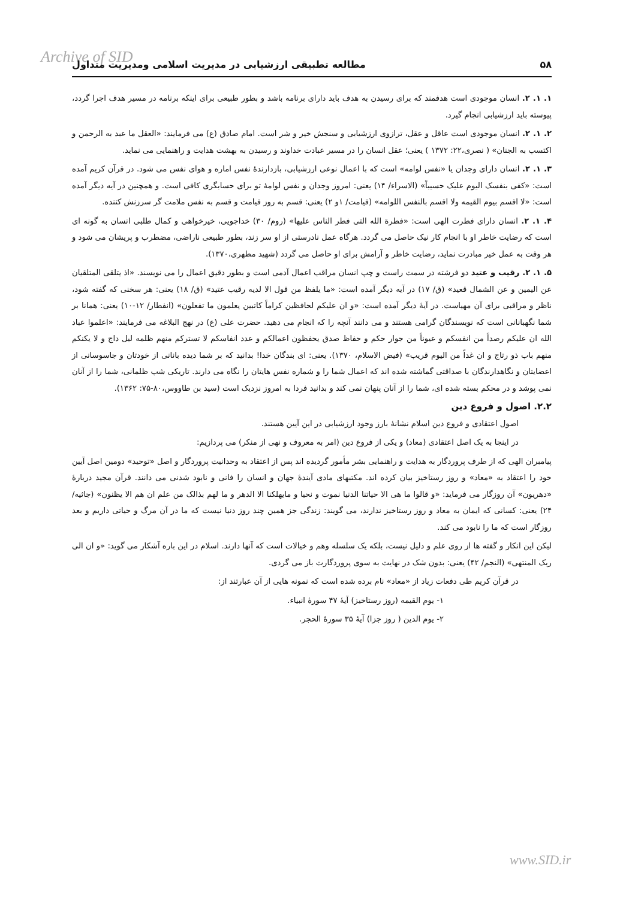Archive of SID ۵۸ مطالعه تطبیقی ارزشیابی در مدیریت اسلامی ومدیریت متداول
۱. ۱. ۲. انسان موجودی است هدفمند که برای رسیدن به هدف باید دارای برنامه باشد و بطور طبیعی برای اینکه برنامه در مسیر هدف اجرا گردد، پیوسته باید ارزشیابی انجام گیرد.
۲. ۱. ۲. انسان موجودی است عاقل و عقل، ترازوی ارزشیابی و سنجش خیر و شر است. امام صادق (ع) می فرمایند: «العقل ما عبد به الرحمن و اکتسب به الجنان» ( نصری،۲۲: ۱۳۷۲ ) یعنی؛ عقل انسان را در مسیر عبادت خداوند و رسیدن به بهشت هدایت و راهنمایی می نماید.
۳. ۱. ۲. انسان دارای وجدان یا «نفس لوامه» است که با اعمال نوعی ارزشیابی، بازدارندهٔ نفس اماره و هوای نفس می شود. در قرآن کریم آمده است: «کفی بنفسک الیوم علیک حسیباً» (الاسراء/ ۱۴) یعنی: امروز وجدان و نفس لوامهٔ تو برای حسابگری کافی است. و همچنین در آیه دیگر آمده است: «لا اقسم بیوم القیمه ولا اقسم بالنفس اللوامه» (قیامت/ ۱و ۲) یعنی: قسم به روز قیامت و قسم به نفس ملامت گر سرزنش کننده.
۴. ۱. ۲. انسان دارای فطرت الهی است: «فطرة الله التی فطر الناس علیها» (روم/ ۳۰) خداجویی، خیرخواهی و کمال طلبی انسان به گونه ای است که رضایت خاطر او با انجام کار نیک حاصل می گردد. هرگاه عمل نادرستی از او سر زند، بطور طبیعی ناراضی، مضطرب و پریشان می شود و هر وقت به عمل خیر مبادرت نماید، رضایت خاطر و آرامش برای او حاصل می گردد (شهید مطهری،۱۳۷۰).
۵. ۱. ۲. رقیب و عتید دو فرشته در سمت راست و چپ انسان مراقب اعمال آدمی است و بطور دقیق اعمال را می نویسند. «اذ یتلقی المتلقیان عن الیمین و عن الشمال قعید» (ق/ ۱۷) در آیه دیگر آمده است: «ما یلفظ من قول الا لدیه رقیب عتید» (ق/ ۱۸) یعنی: هر سخنی که گفته شود، ناظر و مراقبی برای آن مهیاست. در آیهٔ دیگر آمده است: «و ان علیکم لحافظین کراماً کاتبین یعلمون ما تفعلون» (انفطار/ ۱۲-۱۰) یعنی: همانا بر شما نگهبانانی است که نویسندگان گرامی هستند و می دانند آنچه را که انجام می دهید. حضرت علی (ع) در نهج البلاغه می فرمایند: «اعلموا عباد الله ان علیکم رصداً من انفسکم و عیوناً من جوار حکم و حفاظ صدق یحفظون اعمالکم و عدد انفاسکم لا تسترکم منهم ظلمه لیل داج و لا یکنکم منهم باب ذو رتاج و ان غداً من الیوم قریب» (فیض الاسلام، ۱۳۷۰). یعنی: ای بندگان خدا! بدانید که بر شما دیده بانانی از خودتان و جاسوسانی از اعضایتان و نگاهدارندگان با صداقتی گماشته شده اند که اعمال شما را و شماره نفس هایتان را نگاه می دارند. تاریکی شب ظلمانی، شما را از آنان نمی پوشد و در محکم بسته شده ای، شما را از آنان پنهان نمی کند و بدانید فردا به امروز نزدیک است (سید بن طاووس،۸۰-۷۵: ۱۳۶۲).
۲.۲. اصول و فروع دین
اصول اعتقادی و فروع دین اسلام نشانهٔ بارز وجود ارزشیابی در این آیین هستند.
در اینجا به یک اصل اعتقادی (معاد) و یکی از فروع دین (امر به معروف و نهی از منکر) می پردازیم:
پیامبران الهی که از طرف پروردگار به هدایت و راهنمایی بشر مأمور گردیده اند پس از اعتقاد به وحدانیت پروردگار و اصل «توحید» دومین اصل آیین خود را اعتقاد به «معاد» و روز رستاخیز بیان کرده اند. مکتبهای مادی آیندهٔ جهان و انسان را فانی و نابود شدنی می دانند. قرآن مجید دربارهٔ «دهریون» آن روزگار می فرماید: «و قالوا ما هی الا حیاتنا الدنیا نموت و نحیا و مایهلکنا الا الدهر و ما لهم بذالک من علم ان هم الا یظنون» (جاثیه/ ۲۴) یعنی: کسانی که ایمان به معاد و روز رستاخیز ندارند، می گویند: زندگی جز همین چند روز دنیا نیست که ما در آن مرگ و حیاتی داریم و بعد روزگار است که ما را نابود می کند.
لیکن این انکار و گفته ها از روی علم و دلیل نیست، بلکه یک سلسله وهم و خیالات است که آنها دارند. اسلام در این باره آشکار می گوید: «و ان الی ربک المنتهی» (النجم/ ۴۲) یعنی: بدون شک در نهایت به سوی پروردگارت باز می گردی.
در قرآن کریم طی دفعات زیاد از «معاد» نام برده شده است که نمونه هایی از آن عبارتند از:
۱- یوم القیمه (روز رستاخیز) آیهٔ ۴۷ سورهٔ انبیاء.
۲- یوم الدین ( روز جزا) آیهٔ ۳۵ سورهٔ الحجر.
www.SID.ir